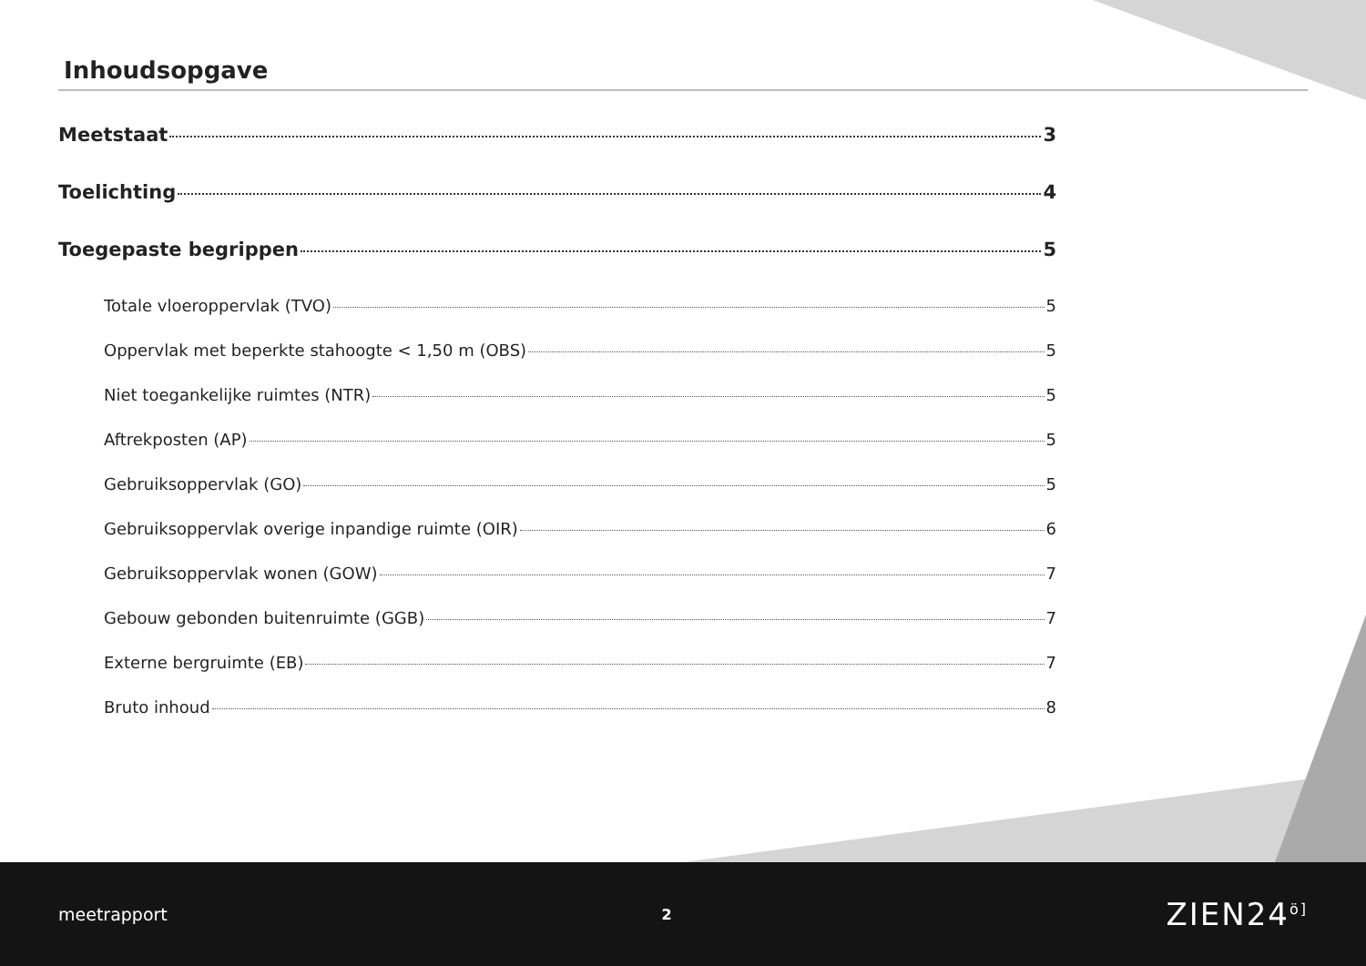Inhoudsopgave
Meetstaat 3
Toelichting 4
Toegepaste begrippen 5
Totale vloeroppervlak (TVO) 5
Oppervlak met beperkte stahoogte < 1,50 m (OBS) 5
Niet toegankelijke ruimtes (NTR) 5
Aftrekposten (AP) 5
Gebruiksoppervlak (GO) 5
Gebruiksoppervlak overige inpandige ruimte (OIR) 6
Gebruiksoppervlak wonen (GOW) 7
Gebouw gebonden buitenruimte (GGB) 7
Externe bergruimte (EB) 7
Bruto inhoud 8
meetrapport 2 ZIEN24<sup>ö]</sup>